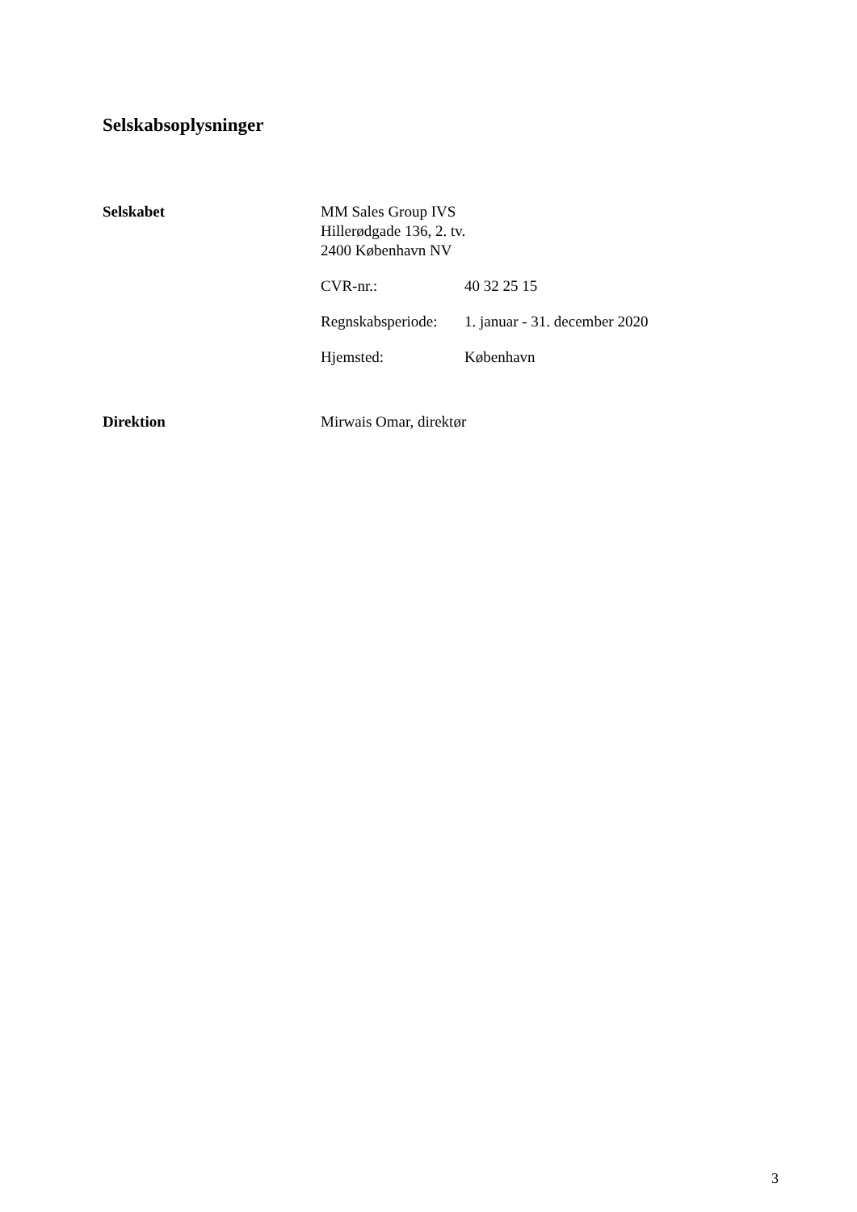Selskabsoplysninger
Selskabet MM Sales Group IVS
Hillerødgade 136, 2. tv.
2400 København NV
CVR-nr.: 40 32 25 15
Regnskabsperiode:
1. januar - 31. december 2020
Hjemsted: København
Direktion Mirwais Omar, direktør
3